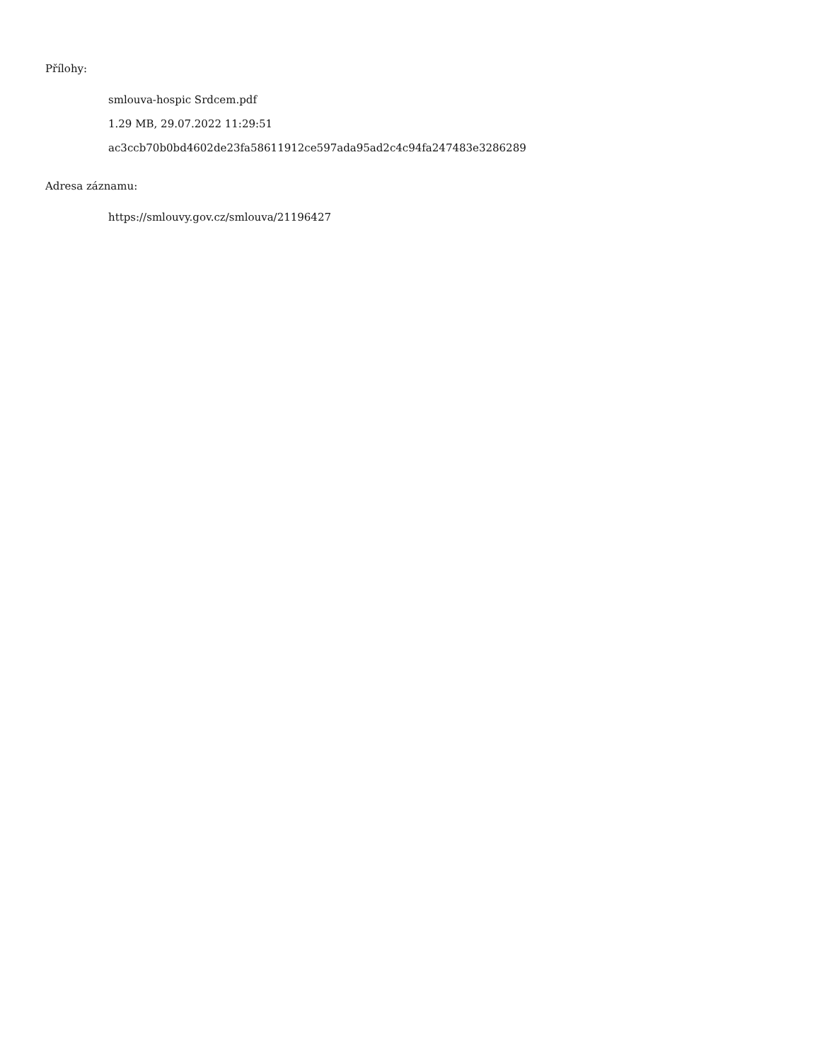Přílohy:
smlouva-hospic Srdcem.pdf
1.29 MB, 29.07.2022 11:29:51
ac3ccb70b0bd4602de23fa58611912ce597ada95ad2c4c94fa247483e3286289
Adresa záznamu:
https://smlouvy.gov.cz/smlouva/21196427